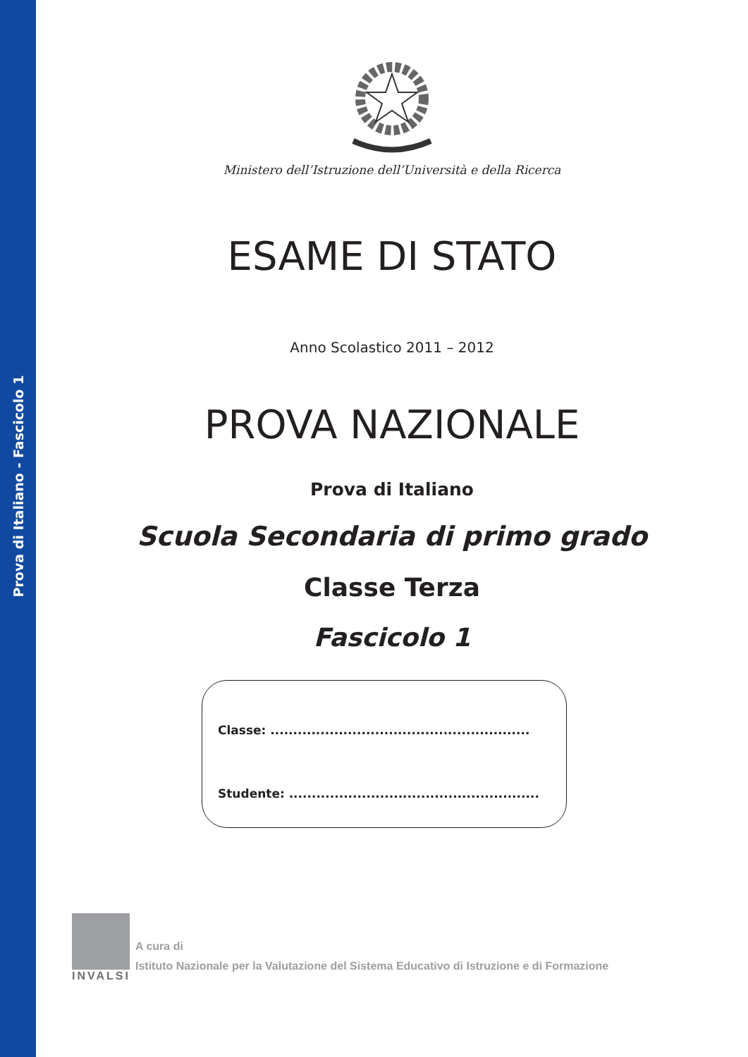Prova di Italiano - Fascicolo 1
Ministero dell’Istruzione dell’Università e della Ricerca
ESAME DI STATO
Anno Scolastico 2011 – 2012
PROVA NAZIONALE
Prova di Italiano
Scuola Secondaria di primo grado
Classe Terza
Fascicolo 1
Classe: .........................................................
Studente: .......................................................
INVALSI
A cura di
Istituto Nazionale per la Valutazione del Sistema Educativo di Istruzione e di Formazione